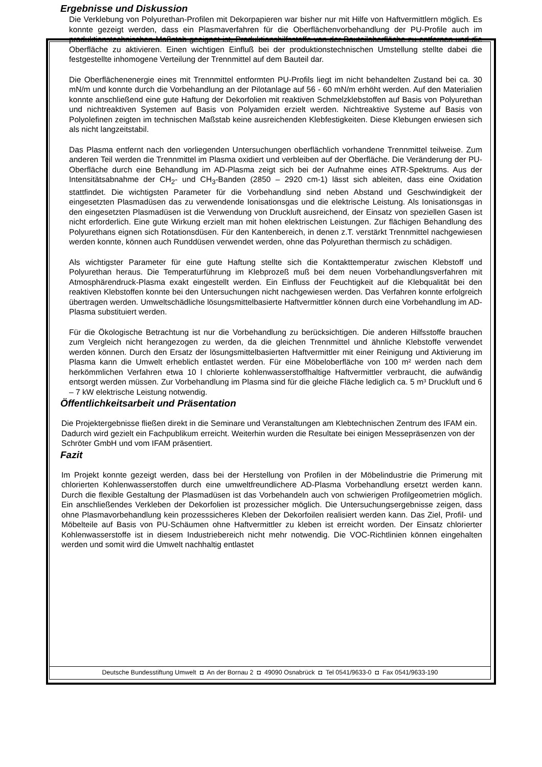Ergebnisse und Diskussion
Die Verklebung von Polyurethan-Profilen mit Dekorpapieren war bisher nur mit Hilfe von Haftvermittlern möglich. Es konnte gezeigt werden, dass ein Plasmaverfahren für die Oberflächenvorbehandlung der PU-Profile auch im produktionstechnischen Maßstab geeignet ist, Produktionshilfsstoffe von der Bauteiloberfläche zu entfernen und die Oberfläche zu aktivieren. Einen wichtigen Einfluß bei der produktionstechnischen Umstellung stellte dabei die festgestellte inhomogene Verteilung der Trennmittel auf dem Bauteil dar.
Die Oberflächenenergie eines mit Trennmittel entformten PU-Profils liegt im nicht behandelten Zustand bei ca. 30 mN/m und konnte durch die Vorbehandlung an der Pilotanlage auf 56 - 60 mN/m erhöht werden. Auf den Materialien konnte anschließend eine gute Haftung der Dekorfolien mit reaktiven Schmelzklebstoffen auf Basis von Polyurethan und nichtreaktiven Systemen auf Basis von Polyamiden erzielt werden. Nichtreaktive Systeme auf Basis von Polyolefinen zeigten im technischen Maßstab keine ausreichenden Klebfestigkeiten. Diese Klebungen erwiesen sich als nicht langzeitstabil.
Das Plasma entfernt nach den vorliegenden Untersuchungen oberflächlich vorhandene Trennmittel teilweise. Zum anderen Teil werden die Trennmittel im Plasma oxidiert und verbleiben auf der Oberfläche. Die Veränderung der PU-Oberfläche durch eine Behandlung im AD-Plasma zeigt sich bei der Aufnahme eines ATR-Spektrums. Aus der Intensitätsabnahme der CH<sub>2</sub>- und CH<sub>3</sub>-Banden (2850 – 2920 cm-1) lässt sich ableiten, dass eine Oxidation stattfindet. Die wichtigsten Parameter für die Vorbehandlung sind neben Abstand und Geschwindigkeit der eingesetzten Plasmadüsen das zu verwendende Ionisationsgas und die elektrische Leistung. Als Ionisationsgas in den eingesetzten Plasmadüsen ist die Verwendung von Druckluft ausreichend, der Einsatz von speziellen Gasen ist nicht erforderlich. Eine gute Wirkung erzielt man mit hohen elektrischen Leistungen. Zur flächigen Behandlung des Polyurethans eignen sich Rotationsdüsen. Für den Kantenbereich, in denen z.T. verstärkt Trennmittel nachgewiesen werden konnte, können auch Runddüsen verwendet werden, ohne das Polyurethan thermisch zu schädigen.
Als wichtigster Parameter für eine gute Haftung stellte sich die Kontakttemperatur zwischen Klebstoff und Polyurethan heraus. Die Temperaturführung im Klebprozeß muß bei dem neuen Vorbehandlungsverfahren mit Atmosphärendruck-Plasma exakt eingestellt werden. Ein Einfluss der Feuchtigkeit auf die Klebqualität bei den reaktiven Klebstoffen konnte bei den Untersuchungen nicht nachgewiesen werden. Das Verfahren konnte erfolgreich übertragen werden. Umweltschädliche lösungsmittelbasierte Haftvermittler können durch eine Vorbehandlung im AD-Plasma substituiert werden.
Für die Ökologische Betrachtung ist nur die Vorbehandlung zu berücksichtigen. Die anderen Hilfsstoffe brauchen zum Vergleich nicht herangezogen zu werden, da die gleichen Trennmittel und ähnliche Klebstoffe verwendet werden können. Durch den Ersatz der lösungsmittelbasierten Haftvermittler mit einer Reinigung und Aktivierung im Plasma kann die Umwelt erheblich entlastet werden. Für eine Möbeloberfläche von 100 m² werden nach dem herkömmlichen Verfahren etwa 10 l chlorierte kohlenwasserstoffhaltige Haftvermittler verbraucht, die aufwändig entsorgt werden müssen. Zur Vorbehandlung im Plasma sind für die gleiche Fläche lediglich ca. 5 m³ Druckluft und 6 – 7 kW elektrische Leistung notwendig.
Öffentlichkeitsarbeit und Präsentation
Die Projektergebnisse fließen direkt in die Seminare und Veranstaltungen am Klebtechnischen Zentrum des IFAM ein. Dadurch wird gezielt ein Fachpublikum erreicht. Weiterhin wurden die Resultate bei einigen Messepräsenzen von der Schröter GmbH und vom IFAM präsentiert.
Fazit
Im Projekt konnte gezeigt werden, dass bei der Herstellung von Profilen in der Möbelindustrie die Primerung mit chlorierten Kohlenwasserstoffen durch eine umweltfreundlichere AD-Plasma Vorbehandlung ersetzt werden kann. Durch die flexible Gestaltung der Plasmadüsen ist das Vorbehandeln auch von schwierigen Profilgeometrien möglich. Ein anschließendes Verkleben der Dekorfolien ist prozessicher möglich. Die Untersuchungsergebnisse zeigen, dass ohne Plasmavorbehandlung kein prozesssicheres Kleben der Dekorfoilen realisiert werden kann. Das Ziel, Profil- und Möbelteile auf Basis von PU-Schäumen ohne Haftvermittler zu kleben ist erreicht worden. Der Einsatz chlorierter Kohlenwasserstoffe ist in diesem Industriebereich nicht mehr notwendig. Die VOC-Richtlinien können eingehalten werden und somit wird die Umwelt nachhaltig entlastet
Deutsche Bundesstiftung Umwelt ◘ An der Bornau 2 ◘ 49090 Osnabrück ◘ Tel 0541/9633-0 ◘ Fax 0541/9633-190